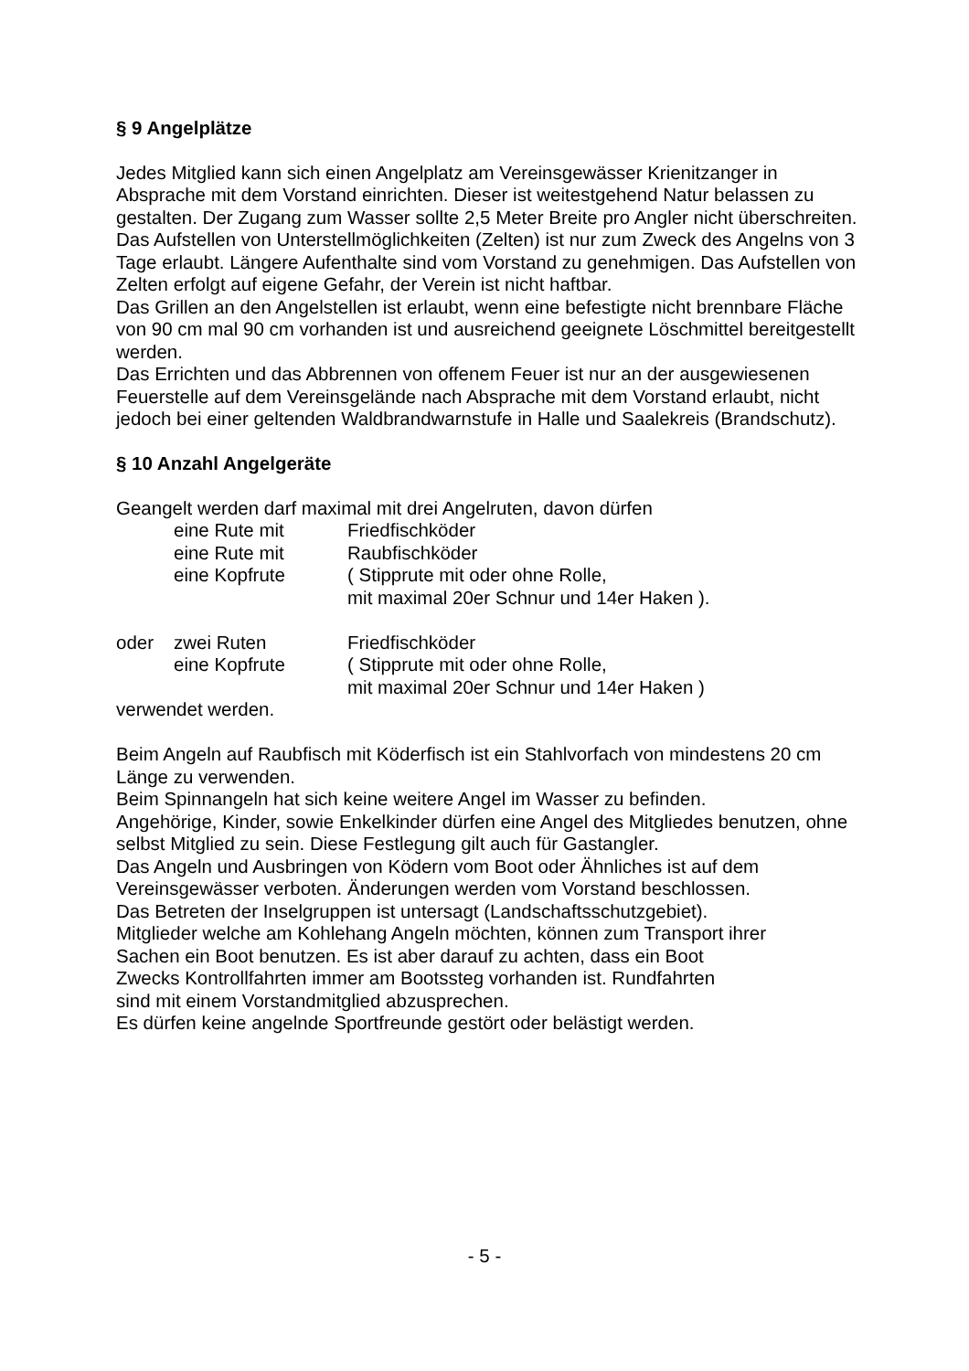§ 9 Angelplätze
Jedes Mitglied kann sich einen Angelplatz am Vereinsgewässer Krienitzanger in Absprache mit dem Vorstand einrichten. Dieser ist weitestgehend Natur belassen zu gestalten. Der Zugang zum Wasser sollte 2,5 Meter Breite pro Angler nicht überschreiten.
Das Aufstellen von Unterstellmöglichkeiten (Zelten) ist nur zum Zweck des Angelns von 3 Tage erlaubt. Längere Aufenthalte sind vom Vorstand zu genehmigen. Das Aufstellen von Zelten erfolgt auf eigene Gefahr, der Verein ist nicht haftbar.
Das Grillen an den Angelstellen ist erlaubt, wenn eine befestigte nicht brennbare Fläche von 90 cm mal 90 cm vorhanden ist und ausreichend geeignete Löschmittel bereitgestellt werden.
Das Errichten und das Abbrennen von offenem Feuer ist nur an der ausgewiesenen Feuerstelle auf dem Vereinsgelände nach Absprache mit dem Vorstand erlaubt, nicht jedoch bei einer geltenden Waldbrandwarnstufe in Halle und Saalekreis (Brandschutz).
§ 10 Anzahl Angelgeräte
Geangelt werden darf maximal mit drei Angelruten, davon dürfen
| | eine Rute mit | Friedfischköder |
| | eine Rute mit | Raubfischköder |
| | eine Kopfrute | ( Stipprute mit oder ohne Rolle, mit maximal 20er Schnur und 14er Haken ). |
| oder | zwei Ruten | Friedfischköder |
| | eine Kopfrute | ( Stipprute mit oder ohne Rolle, mit maximal 20er Schnur und 14er Haken ) |
verwendet werden.
Beim Angeln auf Raubfisch mit Köderfisch ist ein Stahlvorfach von mindestens 20 cm Länge zu verwenden.
Beim Spinnangeln hat sich keine weitere Angel im Wasser zu befinden.
Angehörige, Kinder, sowie Enkelkinder dürfen eine Angel des Mitgliedes benutzen, ohne selbst Mitglied zu sein. Diese Festlegung gilt auch für Gastangler.
Das Angeln und Ausbringen von Ködern vom Boot oder Ähnliches ist auf dem Vereinsgewässer verboten. Änderungen werden vom Vorstand beschlossen.
Das Betreten der Inselgruppen ist untersagt (Landschaftsschutzgebiet).
Mitglieder welche am Kohlehang Angeln möchten, können zum Transport ihrer
Sachen ein Boot benutzen. Es ist aber darauf zu achten, dass ein Boot
Zwecks Kontrollfahrten immer am Bootssteg vorhanden ist. Rundfahrten
sind mit einem Vorstandmitglied abzusprechen.
Es dürfen keine angelnde Sportfreunde gestört oder belästigt werden.
- 5 -